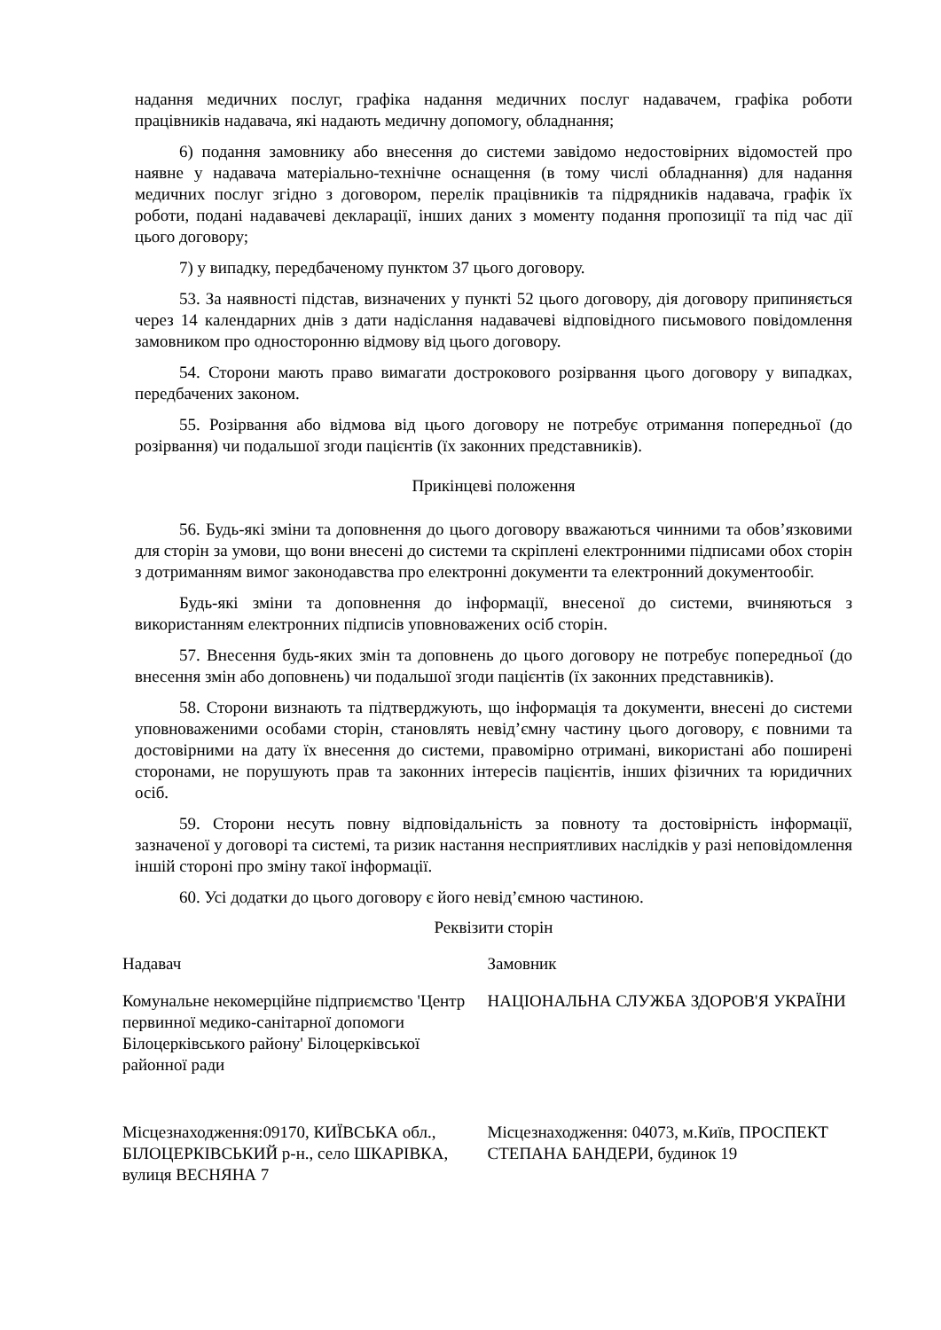надання медичних послуг, графіка надання медичних послуг надавачем, графіка роботи працівників надавача, які надають медичну допомогу, обладнання;
6) подання замовнику або внесення до системи завідомо недостовірних відомостей про наявне у надавача матеріально-технічне оснащення (в тому числі обладнання) для надання медичних послуг згідно з договором, перелік працівників та підрядників надавача, графік їх роботи, подані надавачеві декларації, інших даних з моменту подання пропозиції та під час дії цього договору;
7) у випадку, передбаченому пунктом 37 цього договору.
53. За наявності підстав, визначених у пункті 52 цього договору, дія договору припиняється через 14 календарних днів з дати надіслання надавачеві відповідного письмового повідомлення замовником про односторонню відмову від цього договору.
54. Сторони мають право вимагати дострокового розірвання цього договору у випадках, передбачених законом.
55. Розірвання або відмова від цього договору не потребує отримання попередньої (до розірвання) чи подальшої згоди пацієнтів (їх законних представників).
Прикінцеві положення
56. Будь-які зміни та доповнення до цього договору вважаються чинними та обов’язковими для сторін за умови, що вони внесені до системи та скріплені електронними підписами обох сторін з дотриманням вимог законодавства про електронні документи та електронний документообіг.
Будь-які зміни та доповнення до інформації, внесеної до системи, вчиняються з використанням електронних підписів уповноважених осіб сторін.
57. Внесення будь-яких змін та доповнень до цього договору не потребує попередньої (до внесення змін або доповнень) чи подальшої згоди пацієнтів (їх законних представників).
58. Сторони визнають та підтверджують, що інформація та документи, внесені до системи уповноваженими особами сторін, становлять невід’ємну частину цього договору, є повними та достовірними на дату їх внесення до системи, правомірно отримані, використані або поширені сторонами, не порушують прав та законних інтересів пацієнтів, інших фізичних та юридичних осіб.
59. Сторони несуть повну відповідальність за повноту та достовірність інформації, зазначеної у договорі та системі, та ризик настання несприятливих наслідків у разі неповідомлення іншій стороні про зміну такої інформації.
60. Усі додатки до цього договору є його невід’ємною частиною.
Реквізити сторін
Надавач Замовник
Комунальне некомерційне підприємство 'Центр первинної медико-санітарної допомоги Білоцерківського району' Білоцерківської районної ради
НАЦІОНАЛЬНА СЛУЖБА ЗДОРОВ'Я УКРАЇНИ
Місцезнаходження:09170, КИЇВСЬКА обл., БІЛОЦЕРКІВСЬКИЙ р-н., село ШКАРІВКА, вулиця ВЕСНЯНА 7
Місцезнаходження: 04073, м.Київ, ПРОСПЕКТ СТЕПАНА БАНДЕРИ, будинок 19